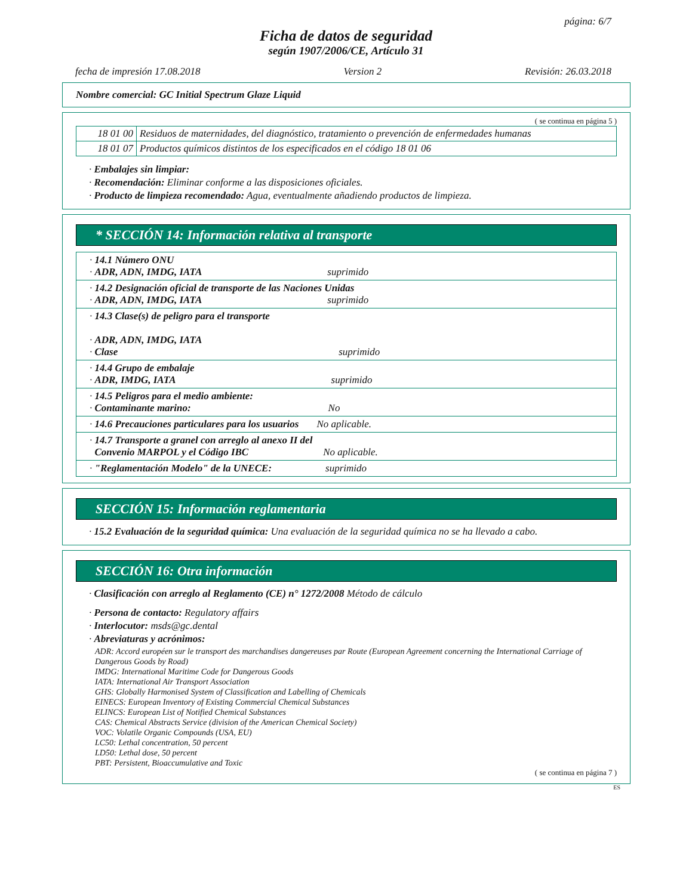página: 6/7
Ficha de datos de seguridad
según 1907/2006/CE, Artículo 31
fecha de impresión 17.08.2018 Version 2 Revisión: 26.03.2018
Nombre comercial: GC Initial Spectrum Glaze Liquid
( se continua en página 5 )
| 18 01 00 | Residuos de maternidades, del diagnóstico, tratamiento o prevención de enfermedades humanas |
| 18 01 07 | Productos químicos distintos de los especificados en el código 18 01 06 |
· Embalajes sin limpiar:
· Recomendación: Eliminar conforme a las disposiciones oficiales.
· Producto de limpieza recomendado: Agua, eventualmente añadiendo productos de limpieza.
* SECCIÓN 14: Información relativa al transporte
| · 14.1 Número ONU · ADR, ADN, IMDG, IATA suprimido |
| · 14.2 Designación oficial de transporte de las Naciones Unidas · ADR, ADN, IMDG, IATA suprimido |
| · 14.3 Clase(s) de peligro para el transporte · ADR, ADN, IMDG, IATA · Clase suprimido |
| · 14.4 Grupo de embalaje · ADR, IMDG, IATA suprimido |
| · 14.5 Peligros para el medio ambiente: · Contaminante marino: No |
| · 14.6 Precauciones particulares para los usuarios No aplicable. |
| · 14.7 Transporte a granel con arreglo al anexo II del Convenio MARPOL y el Código IBC No aplicable. |
| · "Reglamentación Modelo" de la UNECE: suprimido |
SECCIÓN 15: Información reglamentaria
· 15.2 Evaluación de la seguridad química: Una evaluación de la seguridad química no se ha llevado a cabo.
SECCIÓN 16: Otra información
· Clasificación con arreglo al Reglamento (CE) n° 1272/2008 Método de cálculo
· Persona de contacto: Regulatory affairs
· Interlocutor: msds@gc.dental
· Abreviaturas y acrónimos:
ADR: Accord européen sur le transport des marchandises dangereuses par Route (European Agreement concerning the International Carriage of Dangerous Goods by Road)
IMDG: International Maritime Code for Dangerous Goods
IATA: International Air Transport Association
GHS: Globally Harmonised System of Classification and Labelling of Chemicals
EINECS: European Inventory of Existing Commercial Chemical Substances
ELINCS: European List of Notified Chemical Substances
CAS: Chemical Abstracts Service (division of the American Chemical Society)
VOC: Volatile Organic Compounds (USA, EU)
LC50: Lethal concentration, 50 percent
LD50: Lethal dose, 50 percent
PBT: Persistent, Bioaccumulative and Toxic
( se continua en página 7 )
ES